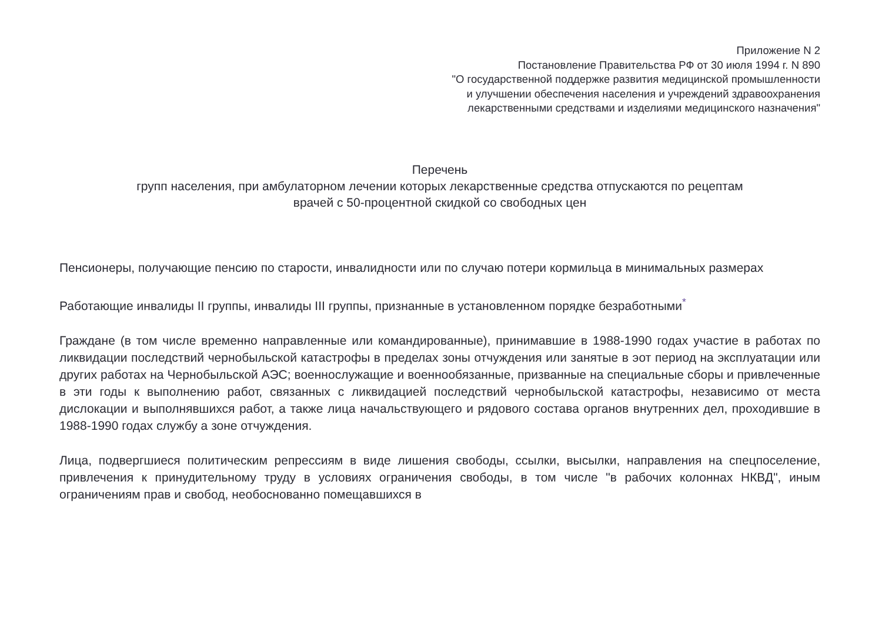Приложение N 2
Постановление Правительства РФ от 30 июля 1994 г. N 890
"О государственной поддержке развития медицинской промышленности
и улучшении обеспечения населения и учреждений здравоохранения
лекарственными средствами и изделиями медицинского назначения"
Перечень
групп населения, при амбулаторном лечении которых лекарственные средства отпускаются по рецептам
врачей с 50-процентной скидкой со свободных цен
Пенсионеры, получающие пенсию по старости, инвалидности или по случаю потери кормильца в минимальных размерах
Работающие инвалиды II группы, инвалиды III группы, признанные в установленном порядке безработными<sup>*</sup>
Граждане (в том числе временно направленные или командированные), принимавшие в 1988-1990 годах участие в работах по ликвидации последствий чернобыльской катастрофы в пределах зоны отчуждения или занятые в эот период на эксплуатации или других работах на Чернобыльской АЭС; военнослужащие и военнообязанные, призванные на специальные сборы и привлеченные в эти годы к выполнению работ, связанных с ликвидацией последствий чернобыльской катастрофы, независимо от места дислокации и выполнявшихся работ, а также лица начальствующего и рядового состава органов внутренних дел, проходившие в 1988-1990 годах службу а зоне отчуждения.
Лица, подвергшиеся политическим репрессиям в виде лишения свободы, ссылки, высылки, направления на спецпоселение, привлечения к принудительному труду в условиях ограничения свободы, в том числе "в рабочих колоннах НКВД", иным ограничениям прав и свобод, необоснованно помещавшихся в